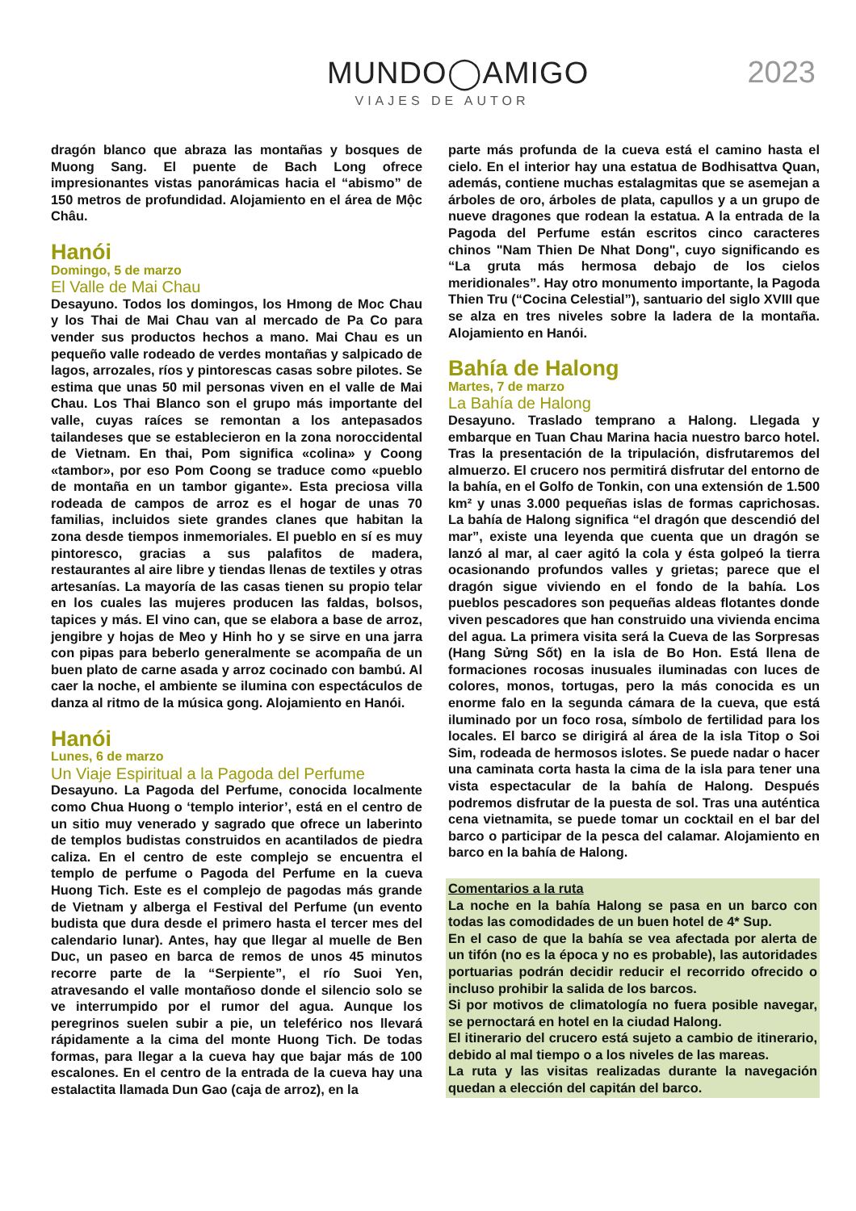MUNDO◯AMIGO
VIAJES DE AUTOR
2023
dragón blanco que abraza las montañas y bosques de Muong Sang. El puente de Bach Long ofrece impresionantes vistas panorámicas hacia el “abismo” de 150 metros de profundidad. Alojamiento en el área de Mộc Châu.
Hanói
Domingo, 5 de marzo
El Valle de Mai Chau
Desayuno. Todos los domingos, los Hmong de Moc Chau y los Thai de Mai Chau van al mercado de Pa Co para vender sus productos hechos a mano. Mai Chau es un pequeño valle rodeado de verdes montañas y salpicado de lagos, arrozales, ríos y pintorescas casas sobre pilotes. Se estima que unas 50 mil personas viven en el valle de Mai Chau. Los Thai Blanco son el grupo más importante del valle, cuyas raíces se remontan a los antepasados tailandeses que se establecieron en la zona noroccidental de Vietnam. En thai, Pom significa «colina» y Coong «tambor», por eso Pom Coong se traduce como «pueblo de montaña en un tambor gigante». Esta preciosa villa rodeada de campos de arroz es el hogar de unas 70 familias, incluidos siete grandes clanes que habitan la zona desde tiempos inmemoriales. El pueblo en sí es muy pintoresco, gracias a sus palafitos de madera, restaurantes al aire libre y tiendas llenas de textiles y otras artesanías. La mayoría de las casas tienen su propio telar en los cuales las mujeres producen las faldas, bolsos, tapices y más. El vino can, que se elabora a base de arroz, jengibre y hojas de Meo y Hinh ho y se sirve en una jarra con pipas para beberlo generalmente se acompaña de un buen plato de carne asada y arroz cocinado con bambú. Al caer la noche, el ambiente se ilumina con espectáculos de danza al ritmo de la música gong. Alojamiento en Hanói.
Hanói
Lunes, 6 de marzo
Un Viaje Espiritual a la Pagoda del Perfume
Desayuno. La Pagoda del Perfume, conocida localmente como Chua Huong o ‘templo interior’, está en el centro de un sitio muy venerado y sagrado que ofrece un laberinto de templos budistas construidos en acantilados de piedra caliza. En el centro de este complejo se encuentra el templo de perfume o Pagoda del Perfume en la cueva Huong Tich. Este es el complejo de pagodas más grande de Vietnam y alberga el Festival del Perfume (un evento budista que dura desde el primero hasta el tercer mes del calendario lunar). Antes, hay que llegar al muelle de Ben Duc, un paseo en barca de remos de unos 45 minutos recorre parte de la “Serpiente”, el río Suoi Yen, atravesando el valle montañoso donde el silencio solo se ve interrumpido por el rumor del agua. Aunque los peregrinos suelen subir a pie, un teleférico nos llevará rápidamente a la cima del monte Huong Tich. De todas formas, para llegar a la cueva hay que bajar más de 100 escalones. En el centro de la entrada de la cueva hay una estalactita llamada Dun Gao (caja de arroz), en la
parte más profunda de la cueva está el camino hasta el cielo. En el interior hay una estatua de Bodhisattva Quan, además, contiene muchas estalagmitas que se asemejan a árboles de oro, árboles de plata, capullos y a un grupo de nueve dragones que rodean la estatua. A la entrada de la Pagoda del Perfume están escritos cinco caracteres chinos "Nam Thien De Nhat Dong", cuyo significando es “La gruta más hermosa debajo de los cielos meridionales”. Hay otro monumento importante, la Pagoda Thien Tru (“Cocina Celestial”), santuario del siglo XVIII que se alza en tres niveles sobre la ladera de la montaña. Alojamiento en Hanói.
Bahía de Halong
Martes, 7 de marzo
La Bahía de Halong
Desayuno. Traslado temprano a Halong. Llegada y embarque en Tuan Chau Marina hacia nuestro barco hotel. Tras la presentación de la tripulación, disfrutaremos del almuerzo. El crucero nos permitirá disfrutar del entorno de la bahía, en el Golfo de Tonkin, con una extensión de 1.500 km² y unas 3.000 pequeñas islas de formas caprichosas. La bahía de Halong significa “el dragón que descendió del mar”, existe una leyenda que cuenta que un dragón se lanzó al mar, al caer agitó la cola y ésta golpeó la tierra ocasionando profundos valles y grietas; parece que el dragón sigue viviendo en el fondo de la bahía. Los pueblos pescadores son pequeñas aldeas flotantes donde viven pescadores que han construido una vivienda encima del agua. La primera visita será la Cueva de las Sorpresas (Hang Sửng Sốt) en la isla de Bo Hon. Está llena de formaciones rocosas inusuales iluminadas con luces de colores, monos, tortugas, pero la más conocida es un enorme falo en la segunda cámara de la cueva, que está iluminado por un foco rosa, símbolo de fertilidad para los locales. El barco se dirigirá al área de la isla Titop o Soi Sim, rodeada de hermosos islotes. Se puede nadar o hacer una caminata corta hasta la cima de la isla para tener una vista espectacular de la bahía de Halong. Después podremos disfrutar de la puesta de sol. Tras una auténtica cena vietnamita, se puede tomar un cocktail en el bar del barco o participar de la pesca del calamar. Alojamiento en barco en la bahía de Halong.
Comentarios a la ruta
La noche en la bahía Halong se pasa en un barco con todas las comodidades de un buen hotel de 4* Sup.
En el caso de que la bahía se vea afectada por alerta de un tifón (no es la época y no es probable), las autoridades portuarias podrán decidir reducir el recorrido ofrecido o incluso prohibir la salida de los barcos.
Si por motivos de climatología no fuera posible navegar, se pernoctará en hotel en la ciudad Halong.
El itinerario del crucero está sujeto a cambio de itinerario, debido al mal tiempo o a los niveles de las mareas.
La ruta y las visitas realizadas durante la navegación quedan a elección del capitán del barco.